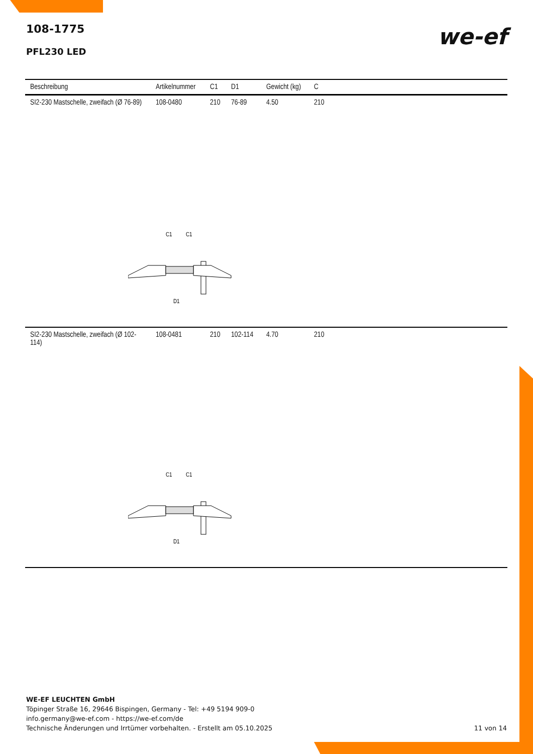108-1775
PFL230 LED
we-ef
| Beschreibung | Artikelnummer | C1 | D1 | Gewicht (kg) | C |
| --- | --- | --- | --- | --- | --- |
| SI2-230 Mastschelle, zweifach (Ø 76-89) | 108-0480 | 210 | 76-89 | 4.50 | 210 |
| C1 C1 D1 | | | | | |
| SI2-230 Mastschelle, zweifach (Ø 102-114) | 108-0481 | 210 | 102-114 | 4.70 | 210 |
| C1 C1 D1 | | | | | |
WE-EF LEUCHTEN GmbH
Töpinger Straße 16, 29646 Bispingen, Germany - Tel: +49 5194 909-0
info.germany@we-ef.com - https://we-ef.com/de
Technische Änderungen und Irrtümer vorbehalten. - Erstellt am 05.10.2025
11 von 14